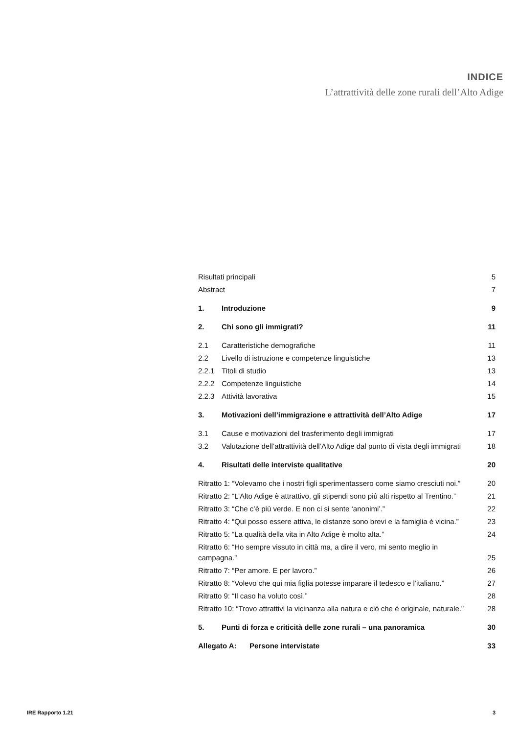INDICE
L’attrattività delle zone rurali dell’Alto Adige
Risultati principali 5
Abstract 7
1. Introduzione 9
2. Chi sono gli immigrati? 11
2.1 Caratteristiche demografiche 11
2.2 Livello di istruzione e competenze linguistiche 13
2.2.1 Titoli di studio 13
2.2.2 Competenze linguistiche 14
2.2.3 Attività lavorativa 15
3. Motivazioni dell’immigrazione e attrattività dell’Alto Adige 17
3.1 Cause e motivazioni del trasferimento degli immigrati 17
3.2 Valutazione dell’attrattività dell’Alto Adige dal punto di vista degli immigrati 18
4. Risultati delle interviste qualitative 20
Ritratto 1: “Volevamo che i nostri figli sperimentassero come siamo cresciuti noi.” 20
Ritratto 2: “L’Alto Adige è attrattivo, gli stipendi sono più alti rispetto al Trentino.” 21
Ritratto 3: “Che c’è più verde. E non ci si sente ‘anonimi’.” 22
Ritratto 4: “Qui posso essere attiva, le distanze sono brevi e la famiglia è vicina.” 23
Ritratto 5: “La qualità della vita in Alto Adige è molto alta.” 24
Ritratto 6: “Ho sempre vissuto in città ma, a dire il vero, mi sento meglio in campagna.” 25
Ritratto 7: “Per amore. E per lavoro.” 26
Ritratto 8: “Volevo che qui mia figlia potesse imparare il tedesco e l’italiano.” 27
Ritratto 9: “Il caso ha voluto così.” 28
Ritratto 10: “Trovo attrattivi la vicinanza alla natura e ciò che è originale, naturale.” 28
5. Punti di forza e criticità delle zone rurali – una panoramica 30
Allegato A: Persone intervistate 33
IRE Rapporto 1.21 3